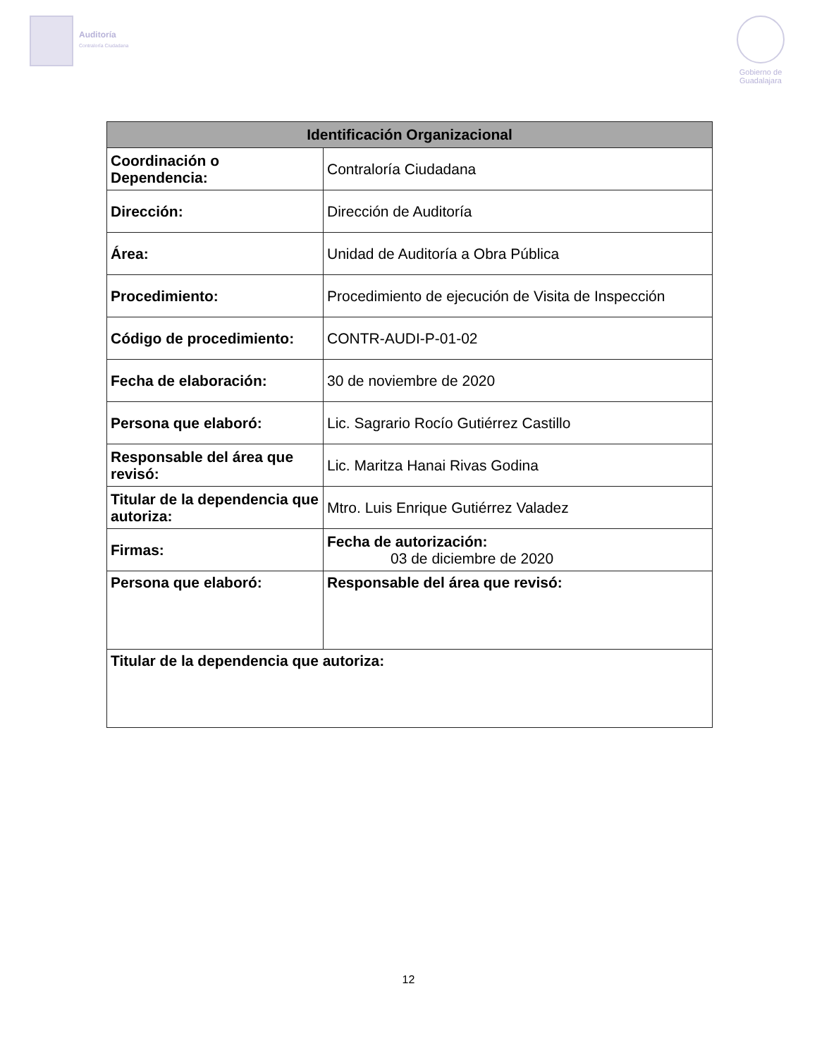Auditoría
Contraloría Ciudadana
Gobierno de
Guadalajara
| Identificación Organizacional | | |
| --- | --- | --- |
| Coordinación o Dependencia: | Contraloría Ciudadana | |
| Dirección: | Dirección de Auditoría | |
| Área: | Unidad de Auditoría a Obra Pública | |
| Procedimiento: | Procedimiento de ejecución de Visita de Inspección | |
| Código de procedimiento: | CONTR-AUDI-P-01-02 | |
| Fecha de elaboración: | 30 de noviembre de 2020 | |
| Persona que elaboró: | Lic. Sagrario Rocío Gutiérrez Castillo | |
| Responsable del área que revisó: | Lic. Maritza Hanai Rivas Godina | |
| Titular de la dependencia que autoriza: | Mtro. Luis Enrique Gutiérrez Valadez | |
| Firmas: | | Fecha de autorización: 03 de diciembre de 2020 |
| Persona que elaboró: | | Responsable del área que revisó: |
| Titular de la dependencia que autoriza: | | |
12